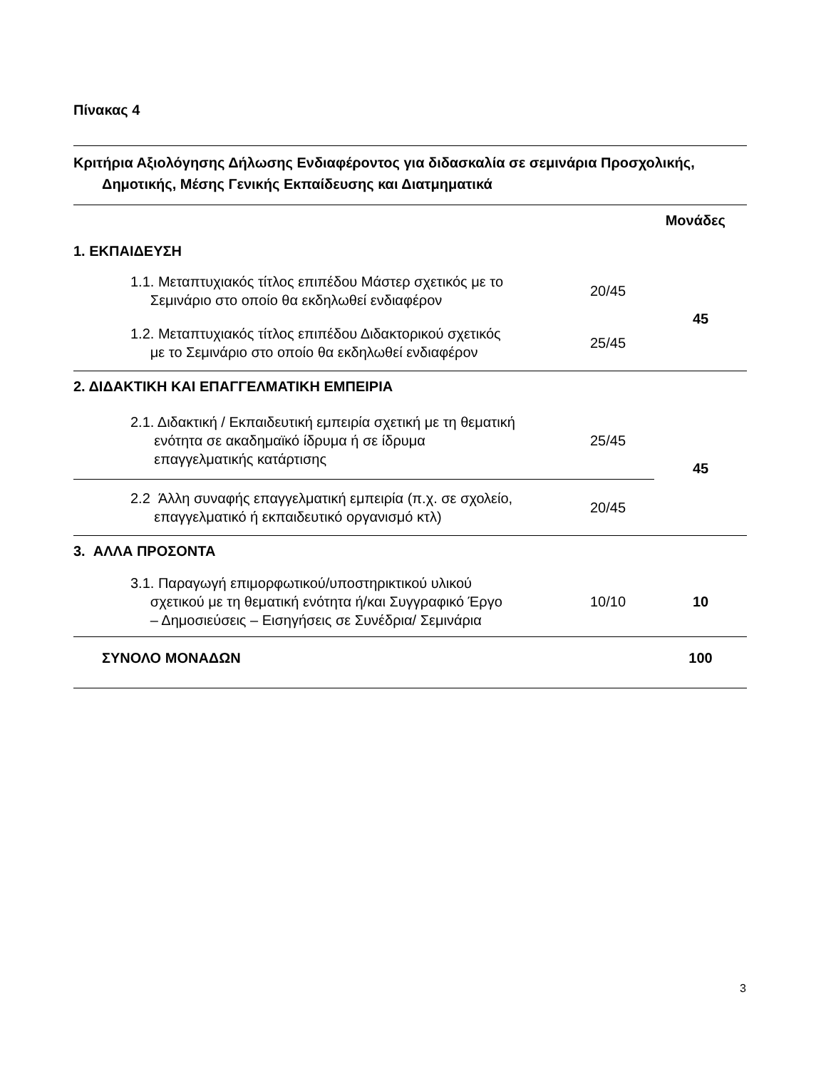Πίνακας 4
| Κριτήρια Αξιολόγησης Δήλωσης Ενδιαφέροντος για διδασκαλία σε σεμινάρια Προσχολικής, Δημοτικής, Μέσης Γενικής Εκπαίδευσης και Διατμηματικά | | |
| --- | --- | --- |
| | | Μονάδες |
| 1. ΕΚΠΑΙΔΕΥΣΗ | | |
| 1.1. Μεταπτυχιακός τίτλος επιπέδου Μάστερ σχετικός με το Σεμινάριο στο οποίο θα εκδηλωθεί ενδιαφέρον | 20/45 | 45 |
| 1.2. Μεταπτυχιακός τίτλος επιπέδου Διδακτορικού σχετικός με το Σεμινάριο στο οποίο θα εκδηλωθεί ενδιαφέρον | 25/45 | |
| 2. ΔΙΔΑΚΤΙΚΗ ΚΑΙ ΕΠΑΓΓΕΛΜΑΤΙΚΗ ΕΜΠΕΙΡΙΑ | | |
| 2.1. Διδακτική / Εκπαιδευτική εμπειρία σχετική με τη θεματική ενότητα σε ακαδημαϊκό ίδρυμα ή σε ίδρυμα επαγγελματικής κατάρτισης | 25/45 | 45 |
| 2.2 Άλλη συναφής επαγγελματική εμπειρία (π.χ. σε σχολείο, επαγγελματικό ή εκπαιδευτικό οργανισμό κτλ) | 20/45 | |
| 3. ΑΛΛΑ ΠΡΟΣΟΝΤΑ | | |
| 3.1. Παραγωγή επιμορφωτικού/υποστηρικτικού υλικού σχετικού με τη θεματική ενότητα ή/και Συγγραφικό Έργο – Δημοσιεύσεις – Εισηγήσεις σε Συνέδρια/ Σεμινάρια | 10/10 | 10 |
| ΣΥΝΟΛΟ ΜΟΝΑΔΩΝ | | 100 |
3